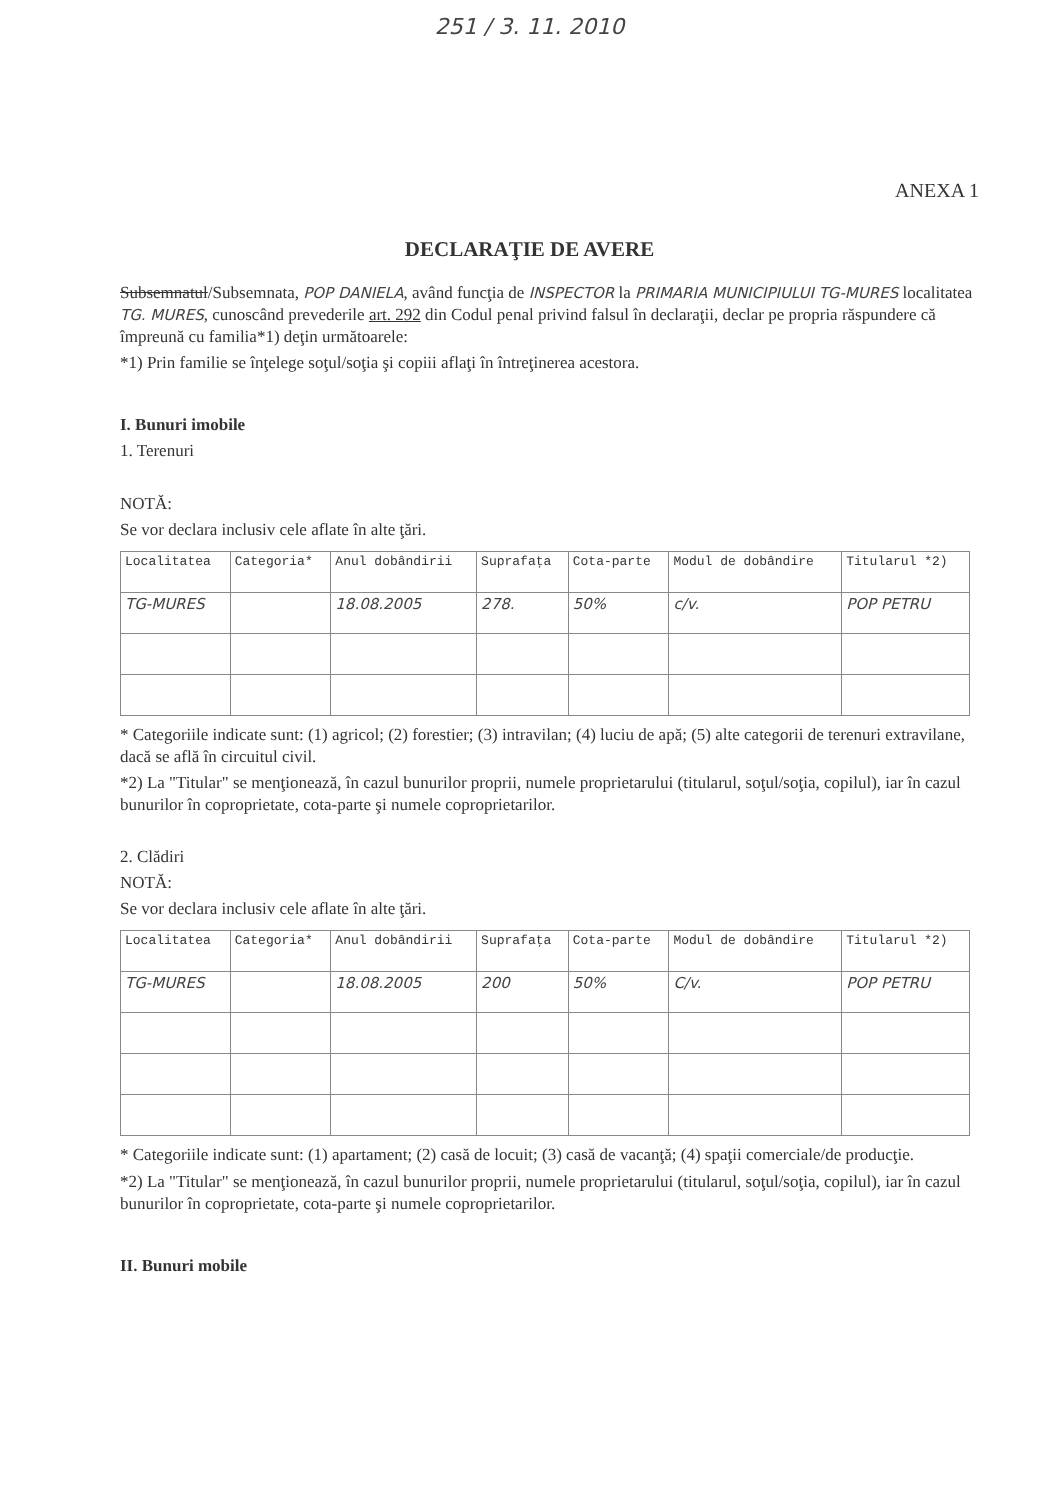251 / 3. 11. 2010
ANEXA 1
DECLARAŢIE DE AVERE
Subsemnatul/Subsemnata, POP DANIELA, având funcţia de INSPECTOR la PRIMARIA MUNICIPIULUI TG-MURES localitatea TG. MURES, cunoscând prevederile art. 292 din Codul penal privind falsul în declaraţii, declar pe propria răspundere că împreună cu familia*1) deţin următoarele:
*1) Prin familie se înţelege soţul/soţia şi copiii aflaţi în întreţinerea acestora.
I. Bunuri imobile
1. Terenuri
NOTĂ:
Se vor declara inclusiv cele aflate în alte ţări.
| Localitatea | Categoria* | Anul dobândirii | Suprafaţa | Cota-parte | Modul de dobândire | Titularul *2) |
| --- | --- | --- | --- | --- | --- | --- |
| TG-MURES | | 18.08.2005 | 278. | 50% | c/v. | POP PETRU |
* Categoriile indicate sunt: (1) agricol; (2) forestier; (3) intravilan; (4) luciu de apă; (5) alte categorii de terenuri extravilane, dacă se află în circuitul civil.
*2) La "Titular" se menţionează, în cazul bunurilor proprii, numele proprietarului (titularul, soţul/soţia, copilul), iar în cazul bunurilor în coproprietate, cota-parte şi numele coproprietarilor.
2. Clădiri
NOTĂ:
Se vor declara inclusiv cele aflate în alte ţări.
| Localitatea | Categoria* | Anul dobândirii | Suprafaţa | Cota-parte | Modul de dobândire | Titularul *2) |
| --- | --- | --- | --- | --- | --- | --- |
| TG-MURES | | 18.08.2005 | 200 | 50% | C/v. | POP PETRU |
* Categoriile indicate sunt: (1) apartament; (2) casă de locuit; (3) casă de vacanţă; (4) spaţii comerciale/de producţie.
*2) La "Titular" se menţionează, în cazul bunurilor proprii, numele proprietarului (titularul, soţul/soţia, copilul), iar în cazul bunurilor în coproprietate, cota-parte şi numele coproprietarilor.
II. Bunuri mobile